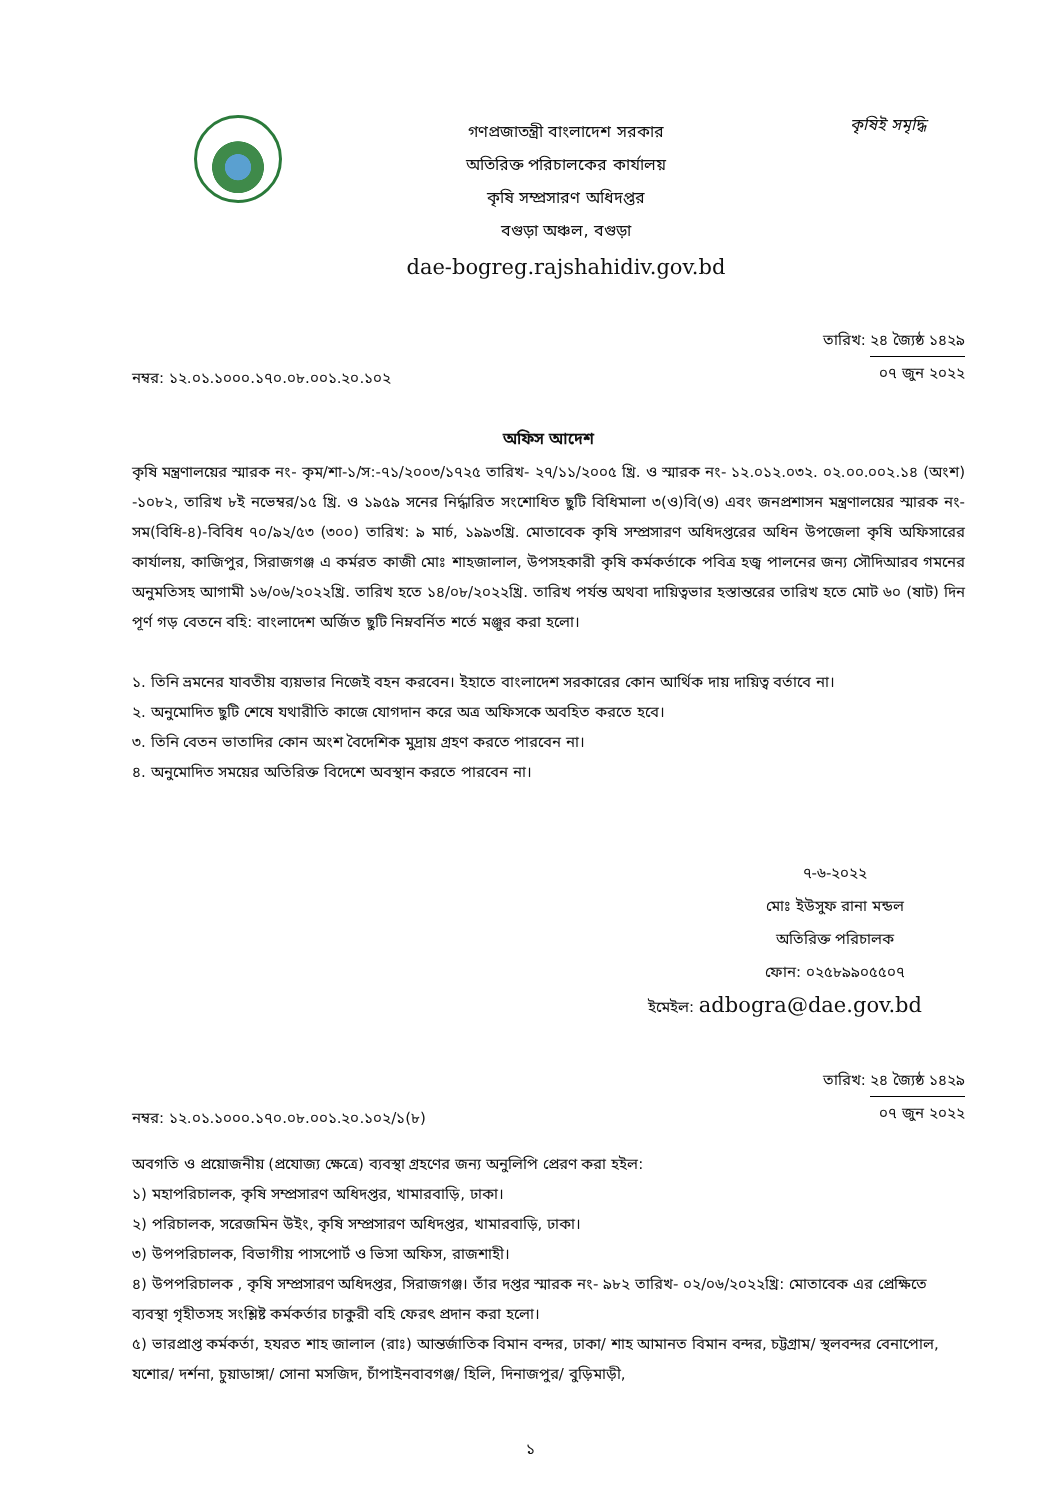গণপ্রজাতন্ত্রী বাংলাদেশ সরকার
অতিরিক্ত পরিচালকের কার্যালয়
কৃষি সম্প্রসারণ অধিদপ্তর
বগুড়া অঞ্চল, বগুড়া
dae-bogreg.rajshahidiv.gov.bd
কৃষিই সমৃদ্ধি
নম্বর: ১২.০১.১০০০.১৭০.০৮.০০১.২০.১০২
তারিখ: ২৪ জ্যৈষ্ঠ ১৪২৯
০৭ জুন ২০২২
অফিস আদেশ
কৃষি মন্ত্রণালয়ের স্মারক নং- কৃম/শা-১/স:-৭১/২০০৩/১৭২৫ তারিখ- ২৭/১১/২০০৫ খ্রি. ও স্মারক নং- ১২.০১২.০৩২. ০২.০০.০০২.১৪ (অংশ) -১০৮২, তারিখ ৮ই নভেম্বর/১৫ খ্রি. ও ১৯৫৯ সনের নির্দ্ধারিত সংশোধিত ছুটি বিধিমালা ৩(ও)বি(ও) এবং জনপ্রশাসন মন্ত্রণালয়ের স্মারক নং- সম(বিধি-৪)-বিবিধ ৭০/৯২/৫৩ (৩০০) তারিখ: ৯ মার্চ, ১৯৯৩খ্রি. মোতাবেক কৃষি সম্প্রসারণ অধিদপ্তরের অধিন উপজেলা কৃষি অফিসারের কার্যালয়, কাজিপুর, সিরাজগঞ্জ এ কর্মরত কাজী মোঃ শাহজালাল, উপসহকারী কৃষি কর্মকর্তাকে পবিত্র হজ্ব পালনের জন্য সৌদিআরব গমনের অনুমতিসহ আগামী ১৬/০৬/২০২২খ্রি. তারিখ হতে ১৪/০৮/২০২২খ্রি. তারিখ পর্যন্ত অথবা দায়িত্বভার হস্তান্তরের তারিখ হতে মোট ৬০ (ষাট) দিন পূর্ণ গড় বেতনে বহি: বাংলাদেশ অর্জিত ছুটি নিম্নবর্নিত শর্তে মঞ্জুর করা হলো।
১. তিনি ভ্রমনের যাবতীয় ব্যয়ভার নিজেই বহন করবেন। ইহাতে বাংলাদেশ সরকারের কোন আর্থিক দায় দায়িত্ব বর্তাবে না।
২. অনুমোদিত ছুটি শেষে যথারীতি কাজে যোগদান করে অত্র অফিসকে অবহিত করতে হবে।
৩. তিনি বেতন ভাতাদির কোন অংশ বৈদেশিক মুদ্রায় গ্রহণ করতে পারবেন না।
৪. অনুমোদিত সময়ের অতিরিক্ত বিদেশে অবস্থান করতে পারবেন না।
৭-৬-২০২২
মোঃ ইউসুফ রানা মন্ডল
অতিরিক্ত পরিচালক
ফোন: ০২৫৮৯৯০৫৫০৭
ইমেইল: adbogra@dae.gov.bd
নম্বর: ১২.০১.১০০০.১৭০.০৮.০০১.২০.১০২/১(৮)
তারিখ: ২৪ জ্যৈষ্ঠ ১৪২৯
০৭ জুন ২০২২
অবগতি ও প্রয়োজনীয় (প্রযোজ্য ক্ষেত্রে) ব্যবস্থা গ্রহণের জন্য অনুলিপি প্রেরণ করা হইল:
১) মহাপরিচালক, কৃষি সম্প্রসারণ অধিদপ্তর, খামারবাড়ি, ঢাকা।
২) পরিচালক, সরেজমিন উইং, কৃষি সম্প্রসারণ অধিদপ্তর, খামারবাড়ি, ঢাকা।
৩) উপপরিচালক, বিভাগীয় পাসপোর্ট ও ভিসা অফিস, রাজশাহী।
৪) উপপরিচালক , কৃষি সম্প্রসারণ অধিদপ্তর, সিরাজগঞ্জ। তাঁর দপ্তর স্মারক নং- ৯৮২ তারিখ- ০২/০৬/২০২২খ্রি: মোতাবেক এর প্রেক্ষিতে ব্যবস্থা গৃহীতসহ সংশ্লিষ্ট কর্মকর্তার চাকুরী বহি ফেরৎ প্রদান করা হলো।
৫) ভারপ্রাপ্ত কর্মকর্তা, হযরত শাহ জালাল (রাঃ) আন্তর্জাতিক বিমান বন্দর, ঢাকা/ শাহ আমানত বিমান বন্দর, চট্টগ্রাম/ স্থলবন্দর বেনাপোল, যশোর/ দর্শনা, চুয়াডাঙ্গা/ সোনা মসজিদ, চাঁপাইনবাবগঞ্জ/ হিলি, দিনাজপুর/ বুড়িমাড়ী,
১